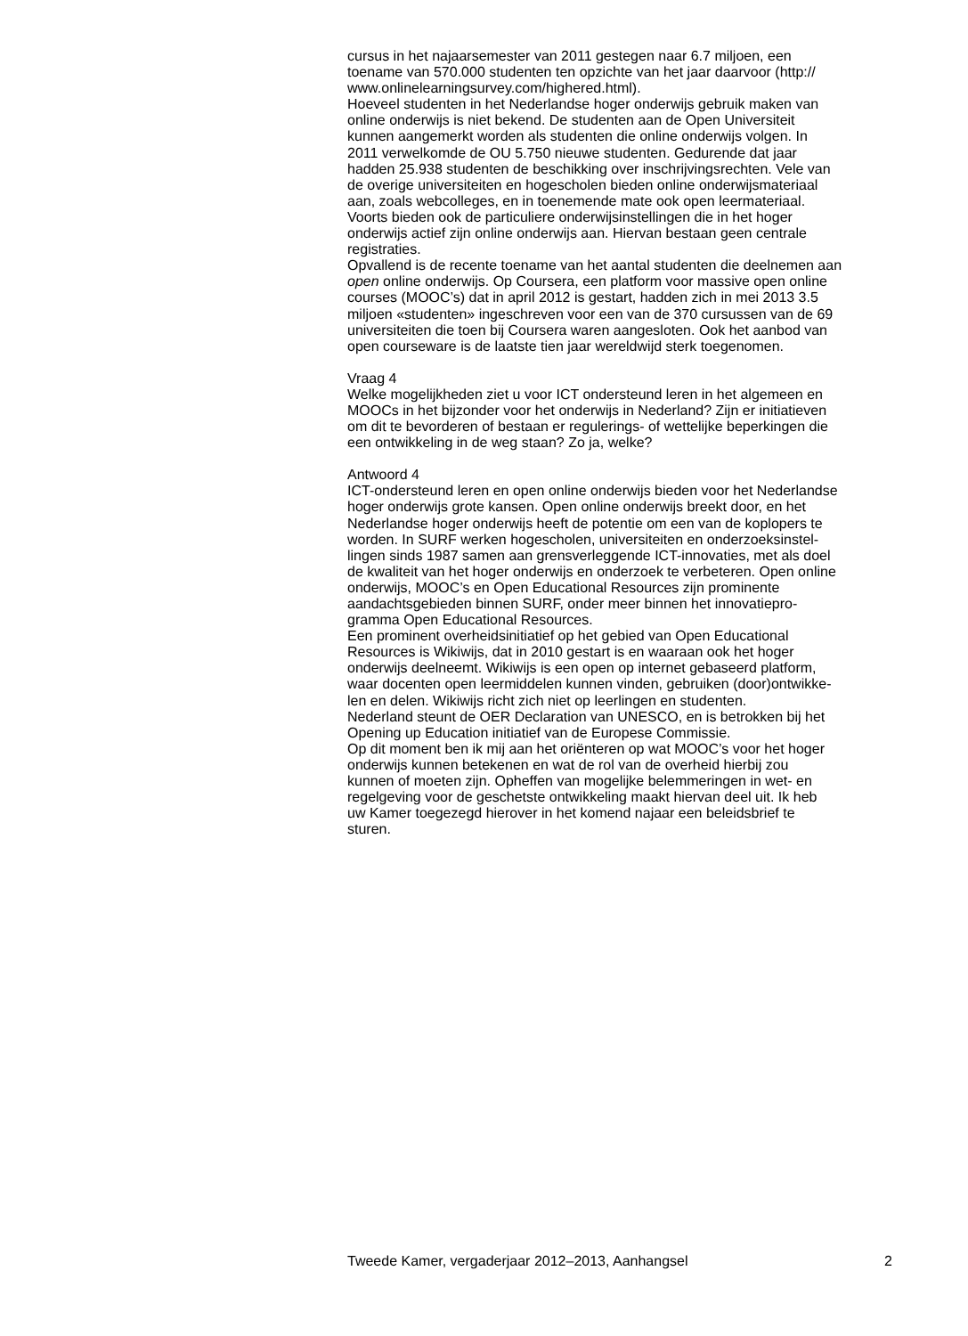cursus in het najaarsemester van 2011 gestegen naar 6.7 miljoen, een
toename van 570.000 studenten ten opzichte van het jaar daarvoor (http://
www.onlinelearningsurvey.com/highered.html).
Hoeveel studenten in het Nederlandse hoger onderwijs gebruik maken van
online onderwijs is niet bekend. De studenten aan de Open Universiteit
kunnen aangemerkt worden als studenten die online onderwijs volgen. In
2011 verwelkomde de OU 5.750 nieuwe studenten. Gedurende dat jaar
hadden 25.938 studenten de beschikking over inschrijvingsrechten. Vele van
de overige universiteiten en hogescholen bieden online onderwijsmateriaal
aan, zoals webcolleges, en in toenemende mate ook open leermateriaal.
Voorts bieden ook de particuliere onderwijsinstellingen die in het hoger
onderwijs actief zijn online onderwijs aan. Hiervan bestaan geen centrale
registraties.
Opvallend is de recente toename van het aantal studenten die deelnemen aan
open online onderwijs. Op Coursera, een platform voor massive open online
courses (MOOC’s) dat in april 2012 is gestart, hadden zich in mei 2013 3.5
miljoen «studenten» ingeschreven voor een van de 370 cursussen van de 69
universiteiten die toen bij Coursera waren aangesloten. Ook het aanbod van
open courseware is de laatste tien jaar wereldwijd sterk toegenomen.
Vraag 4
Welke mogelijkheden ziet u voor ICT ondersteund leren in het algemeen en
MOOCs in het bijzonder voor het onderwijs in Nederland? Zijn er initiatieven
om dit te bevorderen of bestaan er regulerings- of wettelijke beperkingen die
een ontwikkeling in de weg staan? Zo ja, welke?
Antwoord 4
ICT-ondersteund leren en open online onderwijs bieden voor het Nederlandse
hoger onderwijs grote kansen. Open online onderwijs breekt door, en het
Nederlandse hoger onderwijs heeft de potentie om een van de koplopers te
worden. In SURF werken hogescholen, universiteiten en onderzoeksinstel-
lingen sinds 1987 samen aan grensverleggende ICT-innovaties, met als doel
de kwaliteit van het hoger onderwijs en onderzoek te verbeteren. Open online
onderwijs, MOOC’s en Open Educational Resources zijn prominente
aandachtsgebieden binnen SURF, onder meer binnen het innovatiepro-
gramma Open Educational Resources.
Een prominent overheidsinitiatief op het gebied van Open Educational
Resources is Wikiwijs, dat in 2010 gestart is en waaraan ook het hoger
onderwijs deelneemt. Wikiwijs is een open op internet gebaseerd platform,
waar docenten open leermiddelen kunnen vinden, gebruiken (door)ontwikke-
len en delen. Wikiwijs richt zich niet op leerlingen en studenten.
Nederland steunt de OER Declaration van UNESCO, en is betrokken bij het
Opening up Education initiatief van de Europese Commissie.
Op dit moment ben ik mij aan het oriënteren op wat MOOC’s voor het hoger
onderwijs kunnen betekenen en wat de rol van de overheid hierbij zou
kunnen of moeten zijn. Opheffen van mogelijke belemmeringen in wet- en
regelgeving voor de geschetste ontwikkeling maakt hiervan deel uit. Ik heb
uw Kamer toegezegd hierover in het komend najaar een beleidsbrief te
sturen.
Tweede Kamer, vergaderjaar 2012–2013, Aanhangsel 2